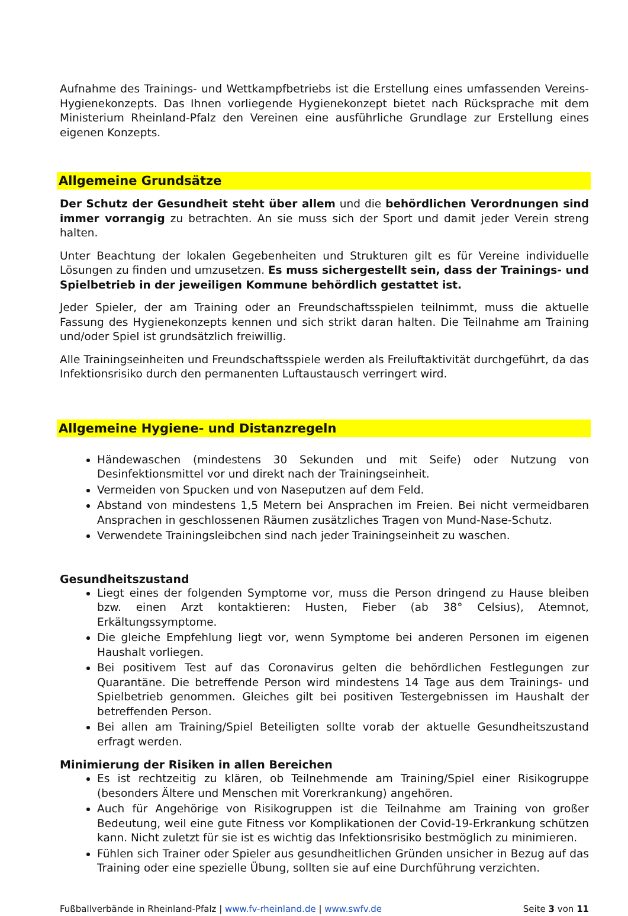Aufnahme des Trainings- und Wettkampfbetriebs ist die Erstellung eines umfassenden Vereins-Hygienekonzepts. Das Ihnen vorliegende Hygienekonzept bietet nach Rücksprache mit dem Ministerium Rheinland-Pfalz den Vereinen eine ausführliche Grundlage zur Erstellung eines eigenen Konzepts.
Allgemeine Grundsätze
Der Schutz der Gesundheit steht über allem und die behördlichen Verordnungen sind immer vorrangig zu betrachten. An sie muss sich der Sport und damit jeder Verein streng halten.
Unter Beachtung der lokalen Gegebenheiten und Strukturen gilt es für Vereine individuelle Lösungen zu finden und umzusetzen. Es muss sichergestellt sein, dass der Trainings- und Spielbetrieb in der jeweiligen Kommune behördlich gestattet ist.
Jeder Spieler, der am Training oder an Freundschaftsspielen teilnimmt, muss die aktuelle Fassung des Hygienekonzepts kennen und sich strikt daran halten. Die Teilnahme am Training und/oder Spiel ist grundsätzlich freiwillig.
Alle Trainingseinheiten und Freundschaftsspiele werden als Freiluftaktivität durchgeführt, da das Infektionsrisiko durch den permanenten Luftaustausch verringert wird.
Allgemeine Hygiene- und Distanzregeln
Händewaschen (mindestens 30 Sekunden und mit Seife) oder Nutzung von Desinfektionsmittel vor und direkt nach der Trainingseinheit.
Vermeiden von Spucken und von Naseputzen auf dem Feld.
Abstand von mindestens 1,5 Metern bei Ansprachen im Freien. Bei nicht vermeidbaren Ansprachen in geschlossenen Räumen zusätzliches Tragen von Mund-Nase-Schutz.
Verwendete Trainingsleibchen sind nach jeder Trainingseinheit zu waschen.
Gesundheitszustand
Liegt eines der folgenden Symptome vor, muss die Person dringend zu Hause bleiben bzw. einen Arzt kontaktieren: Husten, Fieber (ab 38° Celsius), Atemnot, Erkältungssymptome.
Die gleiche Empfehlung liegt vor, wenn Symptome bei anderen Personen im eigenen Haushalt vorliegen.
Bei positivem Test auf das Coronavirus gelten die behördlichen Festlegungen zur Quarantäne. Die betreffende Person wird mindestens 14 Tage aus dem Trainings- und Spielbetrieb genommen. Gleiches gilt bei positiven Testergebnissen im Haushalt der betreffenden Person.
Bei allen am Training/Spiel Beteiligten sollte vorab der aktuelle Gesundheitszustand erfragt werden.
Minimierung der Risiken in allen Bereichen
Es ist rechtzeitig zu klären, ob Teilnehmende am Training/Spiel einer Risikogruppe (besonders Ältere und Menschen mit Vorerkrankung) angehören.
Auch für Angehörige von Risikogruppen ist die Teilnahme am Training von großer Bedeutung, weil eine gute Fitness vor Komplikationen der Covid-19-Erkrankung schützen kann. Nicht zuletzt für sie ist es wichtig das Infektionsrisiko bestmöglich zu minimieren.
Fühlen sich Trainer oder Spieler aus gesundheitlichen Gründen unsicher in Bezug auf das Training oder eine spezielle Übung, sollten sie auf eine Durchführung verzichten.
Fußballverbände in Rheinland-Pfalz | www.fv-rheinland.de | www.swfv.de Seite 3 von 11